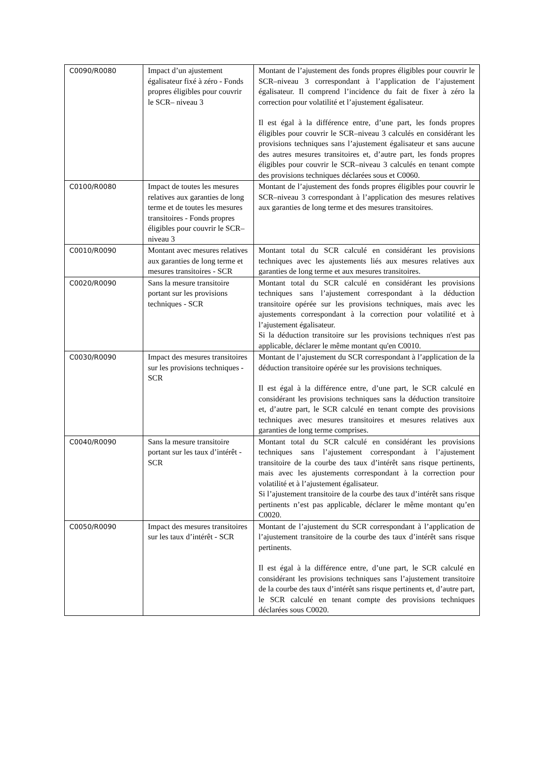| C0090/R0080 | Impact d’un ajustement égalisateur fixé à zéro - Fonds propres éligibles pour couvrir le SCR– niveau 3 | Montant de l’ajustement des fonds propres éligibles pour couvrir le SCR–niveau 3 correspondant à l’application de l’ajustement égalisateur. Il comprend l’incidence du fait de fixer à zéro la correction pour volatilité et l’ajustement égalisateur. Il est égal à la différence entre, d’une part, les fonds propres éligibles pour couvrir le SCR–niveau 3 calculés en considérant les provisions techniques sans l’ajustement égalisateur et sans aucune des autres mesures transitoires et, d’autre part, les fonds propres éligibles pour couvrir le SCR–niveau 3 calculés en tenant compte des provisions techniques déclarées sous et C0060. |
| C0100/R0080 | Impact de toutes les mesures relatives aux garanties de long terme et de toutes les mesures transitoires - Fonds propres éligibles pour couvrir le SCR– niveau 3 | Montant de l’ajustement des fonds propres éligibles pour couvrir le SCR–niveau 3 correspondant à l’application des mesures relatives aux garanties de long terme et des mesures transitoires. |
| C0010/R0090 | Montant avec mesures relatives aux garanties de long terme et mesures transitoires - SCR | Montant total du SCR calculé en considérant les provisions techniques avec les ajustements liés aux mesures relatives aux garanties de long terme et aux mesures transitoires. |
| C0020/R0090 | Sans la mesure transitoire portant sur les provisions techniques - SCR | Montant total du SCR calculé en considérant les provisions techniques sans l’ajustement correspondant à la déduction transitoire opérée sur les provisions techniques, mais avec les ajustements correspondant à la correction pour volatilité et à l’ajustement égalisateur. Si la déduction transitoire sur les provisions techniques n'est pas applicable, déclarer le même montant qu'en C0010. |
| C0030/R0090 | Impact des mesures transitoires sur les provisions techniques - SCR | Montant de l’ajustement du SCR correspondant à l’application de la déduction transitoire opérée sur les provisions techniques. Il est égal à la différence entre, d’une part, le SCR calculé en considérant les provisions techniques sans la déduction transitoire et, d’autre part, le SCR calculé en tenant compte des provisions techniques avec mesures transitoires et mesures relatives aux garanties de long terme comprises. |
| C0040/R0090 | Sans la mesure transitoire portant sur les taux d’intérêt - SCR | Montant total du SCR calculé en considérant les provisions techniques sans l’ajustement correspondant à l’ajustement transitoire de la courbe des taux d’intérêt sans risque pertinents, mais avec les ajustements correspondant à la correction pour volatilité et à l’ajustement égalisateur. Si l’ajustement transitoire de la courbe des taux d’intérêt sans risque pertinents n’est pas applicable, déclarer le même montant qu’en C0020. |
| C0050/R0090 | Impact des mesures transitoires sur les taux d’intérêt - SCR | Montant de l’ajustement du SCR correspondant à l’application de l’ajustement transitoire de la courbe des taux d’intérêt sans risque pertinents. Il est égal à la différence entre, d’une part, le SCR calculé en considérant les provisions techniques sans l’ajustement transitoire de la courbe des taux d’intérêt sans risque pertinents et, d’autre part, le SCR calculé en tenant compte des provisions techniques déclarées sous C0020. |